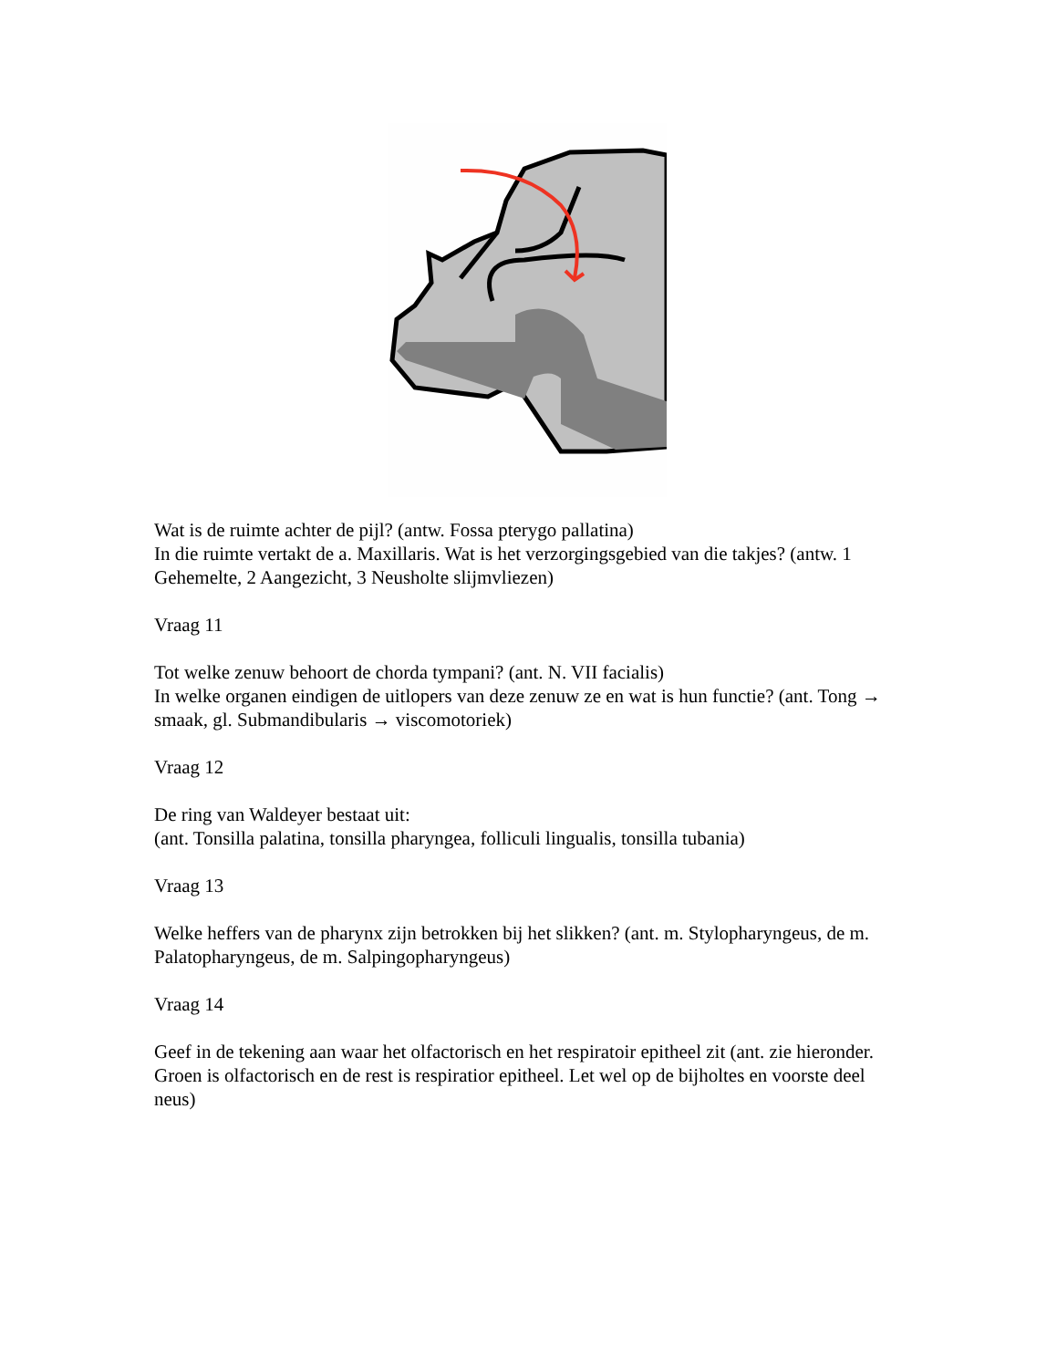Wat is de ruimte achter de pijl? (antw. Fossa pterygo pallatina)
In die ruimte vertakt de a. Maxillaris. Wat is het verzorgingsgebied van die takjes? (antw. 1 Gehemelte, 2 Aangezicht, 3 Neusholte slijmvliezen)
Vraag 11
Tot welke zenuw behoort de chorda tympani? (ant. N. VII facialis)
In welke organen eindigen de uitlopers van deze zenuw ze en wat is hun functie? (ant. Tong → smaak, gl. Submandibularis → viscomotoriek)
Vraag 12
De ring van Waldeyer bestaat uit:
(ant. Tonsilla palatina, tonsilla pharyngea, folliculi lingualis, tonsilla tubania)
Vraag 13
Welke heffers van de pharynx zijn betrokken bij het slikken? (ant. m. Stylopharyngeus, de m. Palatopharyngeus, de m. Salpingopharyngeus)
Vraag 14
Geef in de tekening aan waar het olfactorisch en het respiratoir epitheel zit (ant. zie hieronder. Groen is olfactorisch en de rest is respiratior epitheel. Let wel op de bijholtes en voorste deel neus)